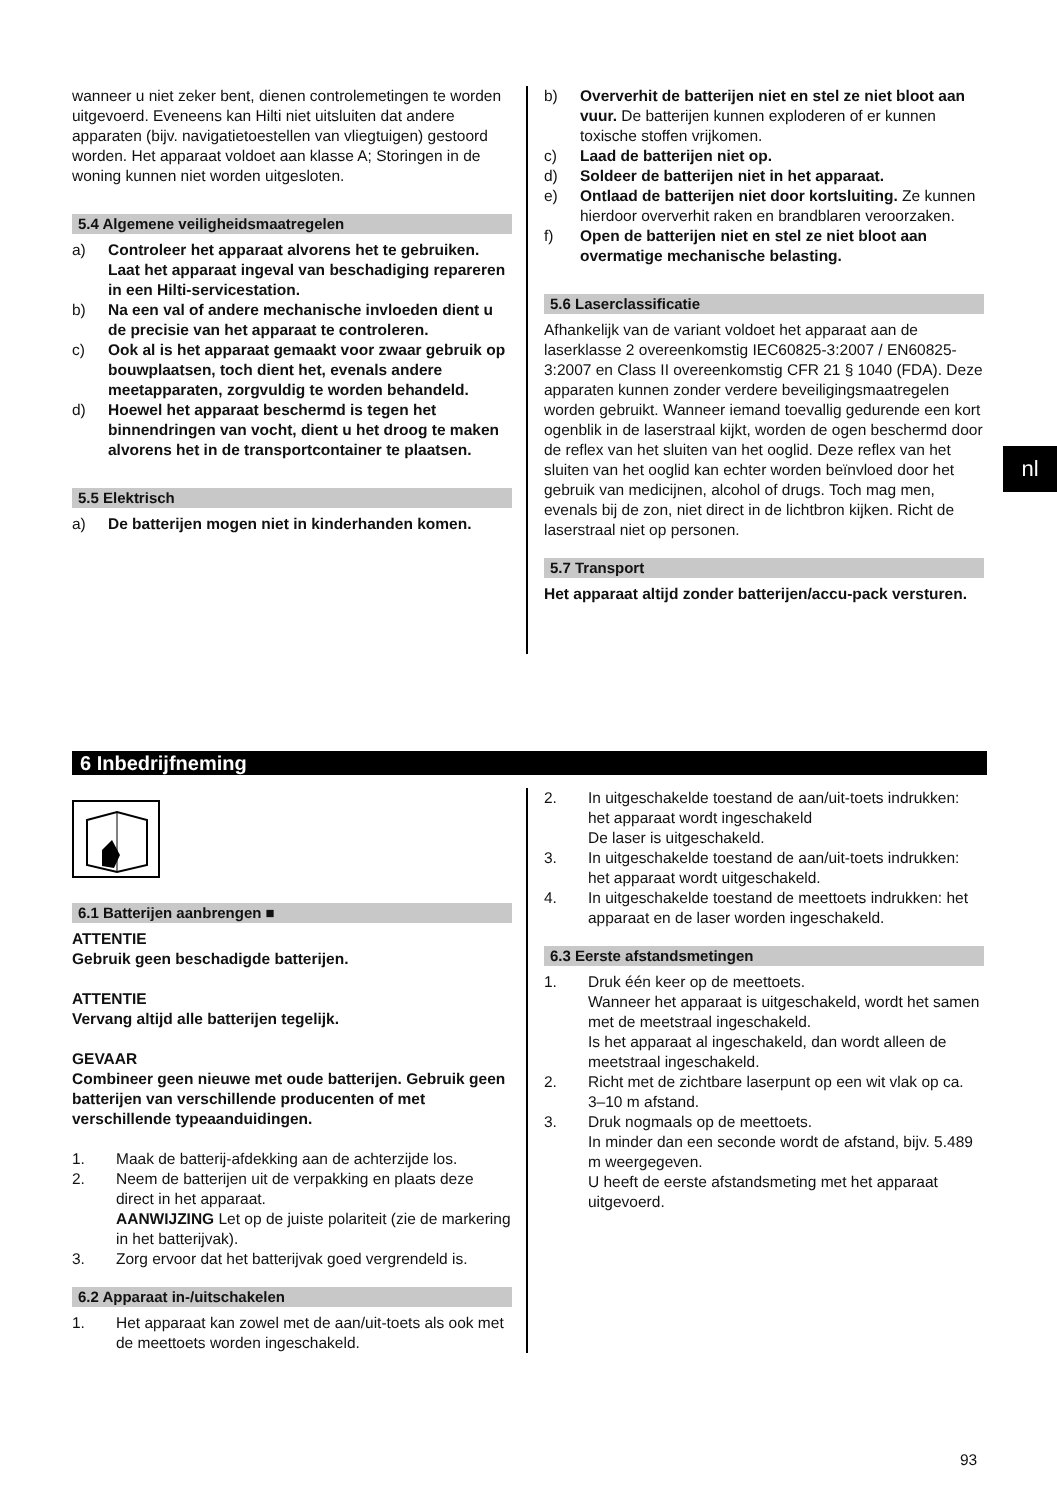wanneer u niet zeker bent, dienen controlemetingen te worden uitgevoerd. Eveneens kan Hilti niet uitsluiten dat andere apparaten (bijv. navigatietoestellen van vliegtuigen) gestoord worden. Het apparaat voldoet aan klasse A; Storingen in de woning kunnen niet worden uitgesloten.
5.4 Algemene veiligheidsmaatregelen
a) Controleer het apparaat alvorens het te gebruiken. Laat het apparaat ingeval van beschadiging repareren in een Hilti-servicestation.
b) Na een val of andere mechanische invloeden dient u de precisie van het apparaat te controleren.
c) Ook al is het apparaat gemaakt voor zwaar gebruik op bouwplaatsen, toch dient het, evenals andere meetapparaten, zorgvuldig te worden behandeld.
d) Hoewel het apparaat beschermd is tegen het binnendringen van vocht, dient u het droog te maken alvorens het in de transportcontainer te plaatsen.
5.5 Elektrisch
a) De batterijen mogen niet in kinderhanden komen.
b) Oververhit de batterijen niet en stel ze niet bloot aan vuur. De batterijen kunnen exploderen of er kunnen toxische stoffen vrijkomen.
c) Laad de batterijen niet op.
d) Soldeer de batterijen niet in het apparaat.
e) Ontlaad de batterijen niet door kortsluiting. Ze kunnen hierdoor oververhit raken en brandblaren veroorzaken.
f) Open de batterijen niet en stel ze niet bloot aan overmatige mechanische belasting.
5.6 Laserclassificatie
Afhankelijk van de variant voldoet het apparaat aan de laserklasse 2 overeenkomstig IEC60825-3:2007 / EN60825-3:2007 en Class II overeenkomstig CFR 21 § 1040 (FDA). Deze apparaten kunnen zonder verdere beveiligingsmaatregelen worden gebruikt. Wanneer iemand toevallig gedurende een kort ogenblik in de laserstraal kijkt, worden de ogen beschermd door de reflex van het sluiten van het ooglid. Deze reflex van het sluiten van het ooglid kan echter worden beïnvloed door het gebruik van medicijnen, alcohol of drugs. Toch mag men, evenals bij de zon, niet direct in de lichtbron kijken. Richt de laserstraal niet op personen.
5.7 Transport
Het apparaat altijd zonder batterijen/accu-pack versturen.
nl
6 Inbedrijfneming
6.1 Batterijen aanbrengen ■
ATTENTIE
Gebruik geen beschadigde batterijen.
ATTENTIE
Vervang altijd alle batterijen tegelijk.
GEVAAR
Combineer geen nieuwe met oude batterijen. Gebruik geen batterijen van verschillende producenten of met verschillende typeaanduidingen.
1. Maak de batterij-afdekking aan de achterzijde los.
2. Neem de batterijen uit de verpakking en plaats deze direct in het apparaat.
AANWIJZING Let op de juiste polariteit (zie de markering in het batterijvak).
3. Zorg ervoor dat het batterijvak goed vergrendeld is.
6.2 Apparaat in-/uitschakelen
1. Het apparaat kan zowel met de aan/uit-toets als ook met de meettoets worden ingeschakeld.
2. In uitgeschakelde toestand de aan/uit-toets indrukken: het apparaat wordt ingeschakeld
De laser is uitgeschakeld.
3. In uitgeschakelde toestand de aan/uit-toets indrukken: het apparaat wordt uitgeschakeld.
4. In uitgeschakelde toestand de meettoets indrukken: het apparaat en de laser worden ingeschakeld.
6.3 Eerste afstandsmetingen
1. Druk één keer op de meettoets.
Wanneer het apparaat is uitgeschakeld, wordt het samen met de meetstraal ingeschakeld.
Is het apparaat al ingeschakeld, dan wordt alleen de meetstraal ingeschakeld.
2. Richt met de zichtbare laserpunt op een wit vlak op ca. 3–10 m afstand.
3. Druk nogmaals op de meettoets.
In minder dan een seconde wordt de afstand, bijv. 5.489 m weergegeven.
U heeft de eerste afstandsmeting met het apparaat uitgevoerd.
93